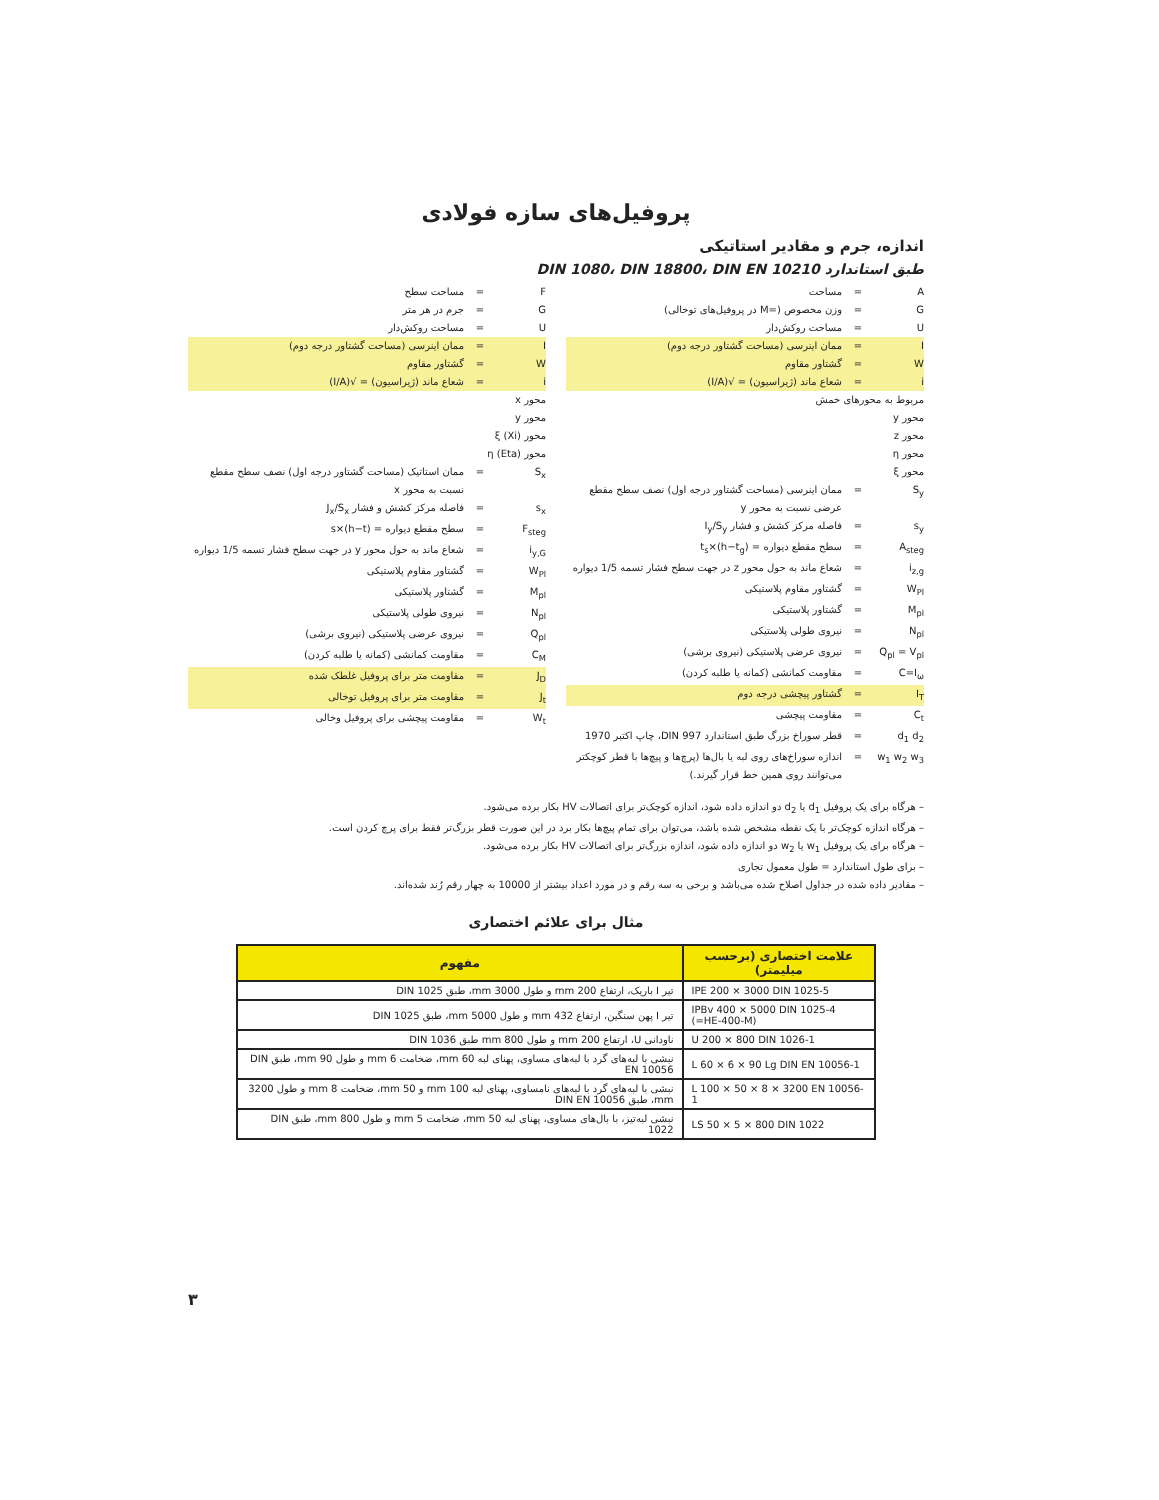پروفیل‌های سازه فولادی
اندازه، جرم و مقادیر استاتیکی
طبق استاندارد DIN 1080، DIN 18800، DIN EN 10210
A = مساحت
G = وزن مخصوص (=M در پروفیل‌های توخالی)
U = مساحت روکش‌دار
I = ممان اینرسی (مساحت گشتاور درجه دوم)
W = گشتاور مقاوم
i = شعاع ماند (ژیراسیون) = √(I/A)
مربوط به محورهای خمش
محور y
محور z
محور η
محور ξ
S<sub>y</sub> = ممان اینرسی (مساحت گشتاور درجه اول) نصف سطح مقطع عرضی نسبت به محور y
s<sub>y</sub> = فاصله مرکز کشش و فشار I<sub>y</sub>/S<sub>y</sub>
A<sub>steg</sub> = سطح مقطع دیواره = (h−t<sub>g</sub>)×t<sub>s</sub>
i<sub>z,g</sub> = شعاع ماند به حول محور z در جهت سطح فشار تسمه 1/5 دیواره
W<sub>Pl</sub> = گشتاور مقاوم پلاستیکی
M<sub>pl</sub> = گشتاور پلاستیکی
N<sub>pl</sub> = نیروی طولی پلاستیکی
Q<sub>pl</sub> = V<sub>pl</sub> = نیروی عرضی پلاستیکی (نیروی برشی)
C=I<sub>ω</sub> = مقاومت کمانشی (کمانه یا طلبه کردن)
I<sub>T</sub> = گشتاور پیچشی درجه دوم
C<sub>t</sub> = مقاومت پیچشی
d<sub>1</sub> d<sub>2</sub> = قطر سوراخ بزرگ طبق استاندارد DIN 997، چاپ اکتبر 1970
w<sub>1</sub> w<sub>2</sub> w<sub>3</sub> = اندازه سوراخ‌های روی لبه یا بال‌ها (پرچ‌ها و پیچ‌ها با قطر کوچکتر می‌توانند روی همین خط قرار گیرند.)
F = مساحت سطح
G = جرم در هر متر
U = مساحت روکش‌دار
I = ممان اینرسی (مساحت گشتاور درجه دوم)
W = گشتاور مقاوم
i = شعاع ماند (ژیراسیون) = √(I/A)
محور x
محور y
محور ξ (Xi)
محور η (Eta)
S<sub>x</sub> = ممان استاتیک (مساحت گشتاور درجه اول) نصف سطح مقطع نسبت به محور x
s<sub>x</sub> = فاصله مرکز کشش و فشار J<sub>x</sub>/S<sub>x</sub>
F<sub>steg</sub> = سطح مقطع دیواره = (h−t)×s
i<sub>y,G</sub> = شعاع ماند به حول محور y در جهت سطح فشار تسمه 1/5 دیواره
W<sub>Pl</sub> = گشتاور مقاوم پلاستیکی
M<sub>pl</sub> = گشتاور پلاستیکی
N<sub>pl</sub> = نیروی طولی پلاستیکی
Q<sub>pl</sub> = نیروی عرضی پلاستیکی (نیروی برشی)
C<sub>M</sub> = مقاومت کمانشی (کمانه یا طلبه کردن)
J<sub>D</sub> = مقاومت متر برای پروفیل غلطک شده
J<sub>t</sub> = مقاومت متر برای پروفیل توخالی
W<sub>t</sub> = مقاومت پیچشی برای پروفیل وخالی
– هرگاه برای یک پروفیل d<sub>1</sub> یا d<sub>2</sub> دو اندازه داده شود، اندازه کوچک‌تر برای اتصالات HV بکار برده می‌شود.
– هرگاه اندازه کوچک‌تر با یک نقطه مشخص شده باشد، می‌توان برای تمام پیچ‌ها بکار برد در این صورت قطر بزرگ‌تر فقط برای پرچ کردن است.
– هرگاه برای یک پروفیل w<sub>1</sub> یا w<sub>2</sub> دو اندازه داده شود، اندازه بزرگ‌تر برای اتصالات HV بکار برده می‌شود.
– برای طول استاندارد = طول معمول تجاری
– مقادیر داده شده در جداول اصلاح شده می‌باشد و برخی به سه رقم و در مورد اعداد بیشتر از 10000 به چهار رقم رُند شده‌اند.
مثال برای علائم اختصاری
| علامت اختصاری (برحسب میلیمتر) | مفهوم |
| --- | --- |
| IPE 200 × 3000 DIN 1025-5 | تیر I باریک، ارتفاع 200 mm و طول 3000 mm، طبق DIN 1025 |
| IPBv 400 × 5000 DIN 1025-4 (=HE-400-M) | تیر I پهن سنگین، ارتفاع 432 mm و طول 5000 mm، طبق DIN 1025 |
| U 200 × 800 DIN 1026-1 | ناودانی U، ارتفاع 200 mm و طول 800 mm طبق DIN 1036 |
| L 60 × 6 × 90 Lg DIN EN 10056-1 | نبشی با لبه‌های گرد با لبه‌های مساوی، پهنای لبه 60 mm، ضخامت 6 mm و طول 90 mm، طبق DIN EN 10056 |
| L 100 × 50 × 8 × 3200 EN 10056-1 | نبشی با لبه‌های گرد با لبه‌های نامساوی، پهنای لبه 100 mm و 50 mm، ضخامت 8 mm و طول 3200 mm، طبق DIN EN 10056 |
| LS 50 × 5 × 800 DIN 1022 | نبشی لبه‌تیز، با بال‌های مساوی، پهنای لبه 50 mm، ضخامت 5 mm و طول 800 mm، طبق DIN 1022 |
۳